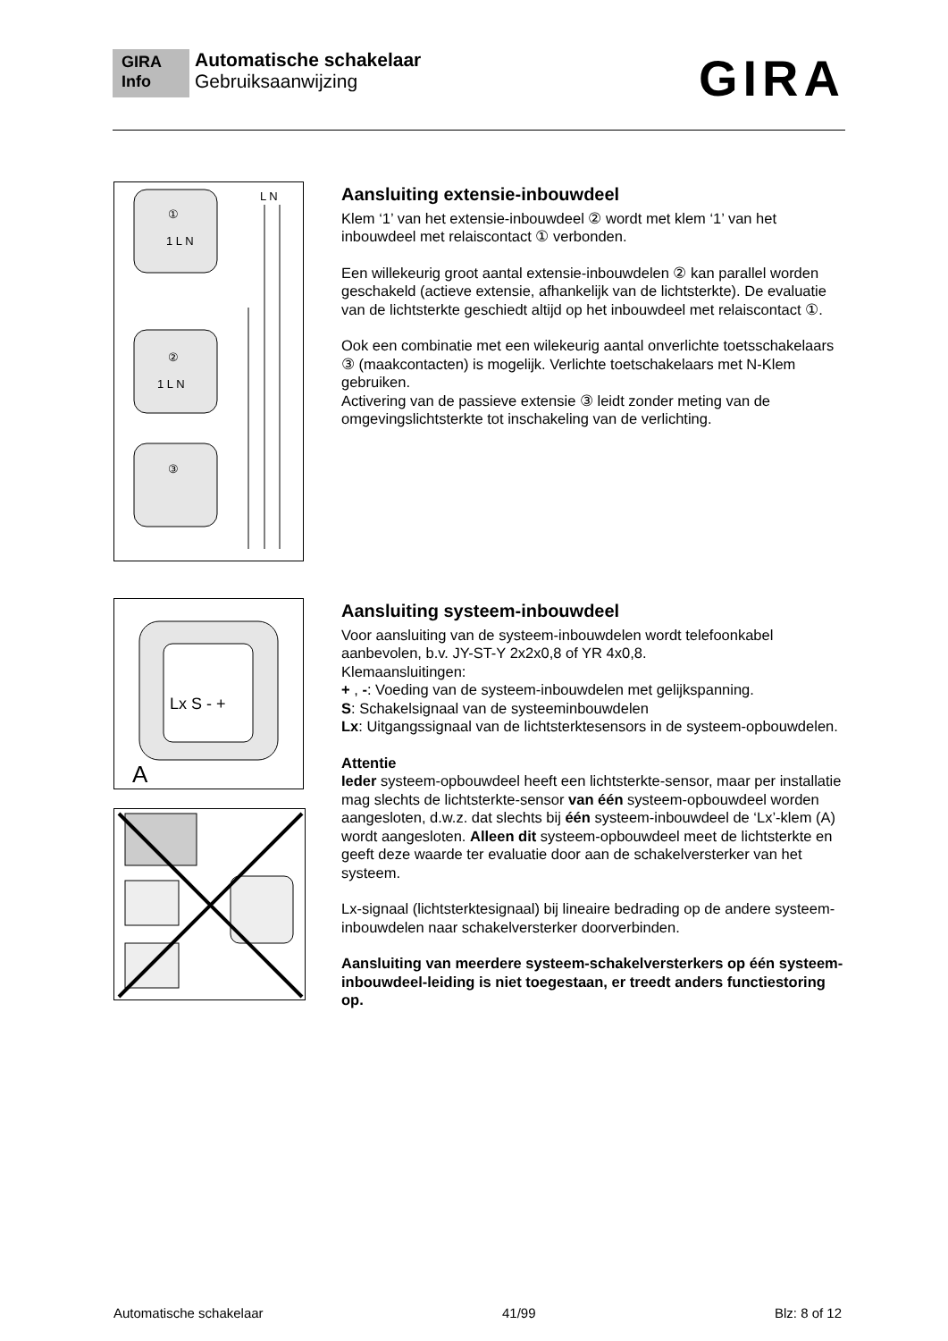GIRA
Info Automatische schakelaar
Gebruiksaanwijzing
GIRA
L N
①
②
③
1 L N
1 L N
Aansluiting extensie-inbouwdeel
Klem ‘1’ van het extensie-inbouwdeel ② wordt met klem ‘1’ van het inbouwdeel met relaiscontact ① verbonden.
Een willekeurig groot aantal extensie-inbouwdelen ② kan parallel worden geschakeld (actieve extensie, afhankelijk van de lichtsterkte). De evaluatie van de lichtsterkte geschiedt altijd op het inbouwdeel met relaiscontact ①.
Ook een combinatie met een wilekeurig aantal onverlichte toetsschakelaars ③ (maakcontacten) is mogelijk. Verlichte toetschakelaars met N-Klem gebruiken.
Activering van de passieve extensie ③ leidt zonder meting van de omgevingslichtsterkte tot inschakeling van de verlichting.
Lx S - +
A
Aansluiting systeem-inbouwdeel
Voor aansluiting van de systeem-inbouwdelen wordt telefoonkabel aanbevolen, b.v. JY-ST-Y 2x2x0,8 of YR 4x0,8.
Klemaansluitingen:
+ , -: Voeding van de systeem-inbouwdelen met gelijkspanning.
S: Schakelsignaal van de systeeminbouwdelen
Lx: Uitgangssignaal van de lichtsterktesensors in de systeem-opbouwdelen.
Attentie
Ieder systeem-opbouwdeel heeft een lichtsterkte-sensor, maar per installatie mag slechts de lichtsterkte-sensor van één systeem-opbouwdeel worden aangesloten, d.w.z. dat slechts bij één systeem-inbouwdeel de ‘Lx’-klem (A) wordt aangesloten. Alleen dit systeem-opbouwdeel meet de lichtsterkte en geeft deze waarde ter evaluatie door aan de schakelversterker van het systeem.
Lx-signaal (lichtsterktesignaal) bij lineaire bedrading op de andere systeem-inbouwdelen naar schakelversterker doorverbinden.
Aansluiting van meerdere systeem-schakelversterkers op één systeem-inbouwdeel-leiding is niet toegestaan, er treedt anders functiestoring op.
Automatische schakelaar 41/99 Blz: 8 of 12